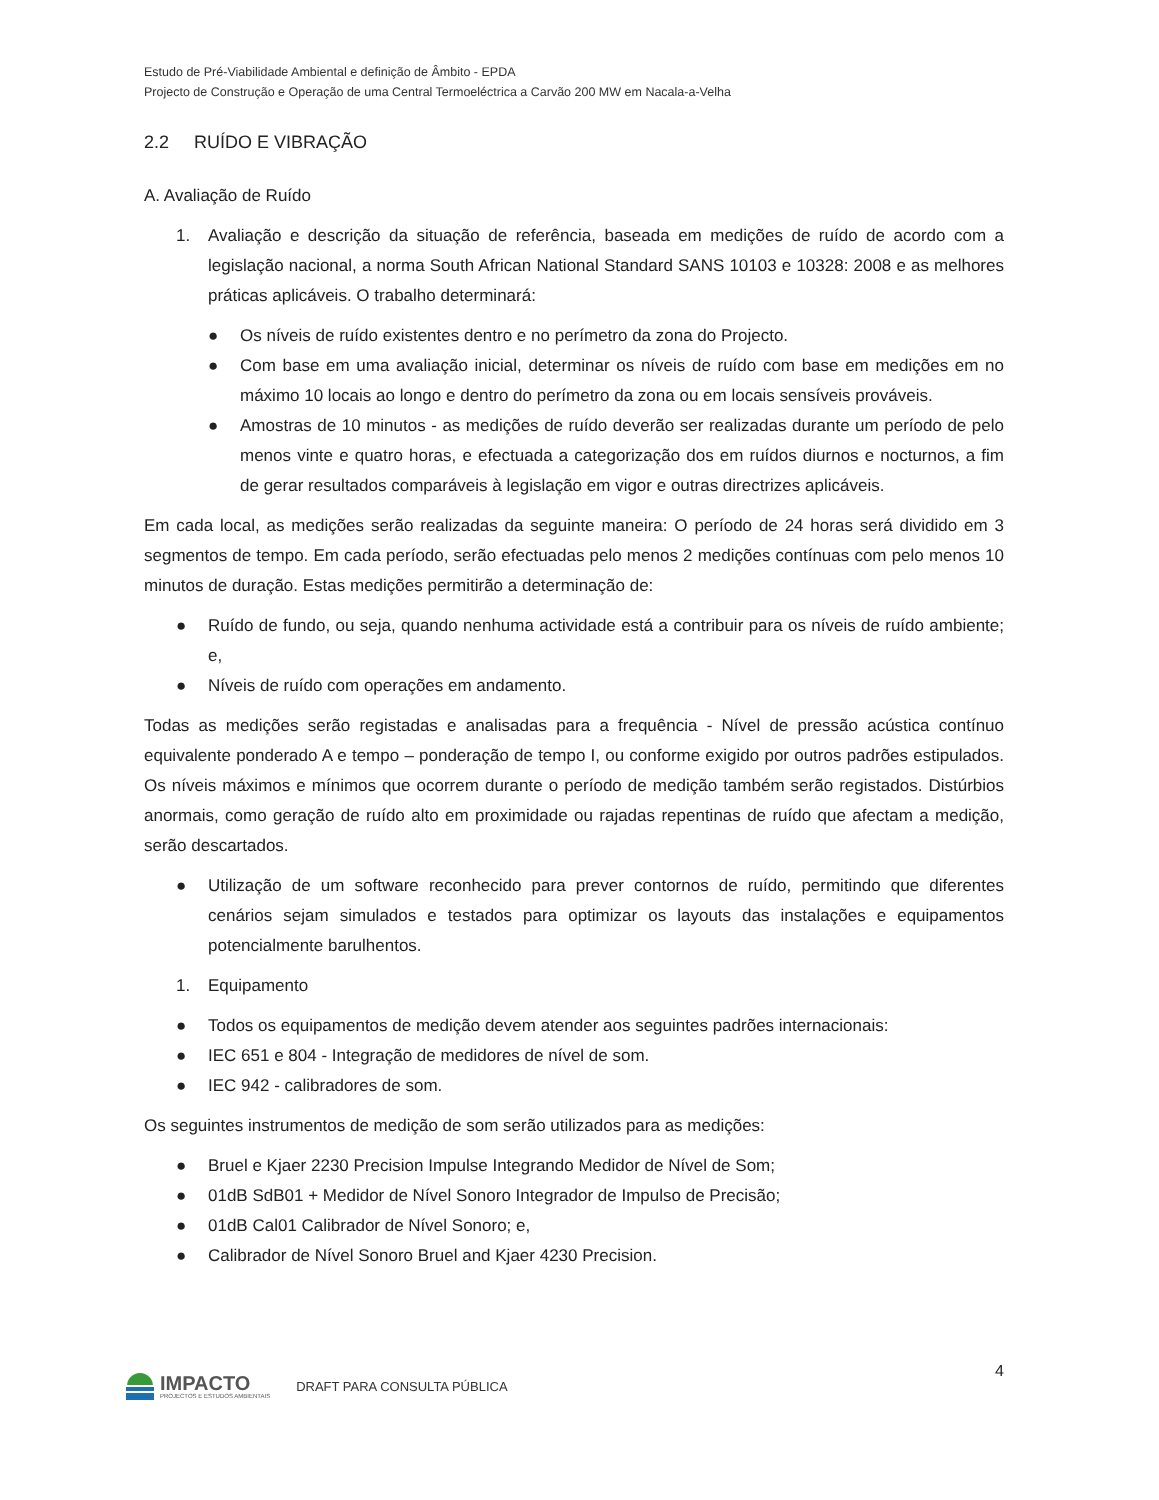Estudo de Pré-Viabilidade Ambiental e definição de Âmbito - EPDA
Projecto de Construção e Operação de uma Central Termoeléctrica a Carvão 200 MW em Nacala-a-Velha
2.2 RUÍDO E VIBRAÇÃO
A. Avaliação de Ruído
1. Avaliação e descrição da situação de referência, baseada em medições de ruído de acordo com a legislação nacional, a norma South African National Standard SANS 10103 e 10328: 2008 e as melhores práticas aplicáveis. O trabalho determinará:
● Os níveis de ruído existentes dentro e no perímetro da zona do Projecto.
● Com base em uma avaliação inicial, determinar os níveis de ruído com base em medições em no máximo 10 locais ao longo e dentro do perímetro da zona ou em locais sensíveis prováveis.
● Amostras de 10 minutos - as medições de ruído deverão ser realizadas durante um período de pelo menos vinte e quatro horas, e efectuada a categorização dos em ruídos diurnos e nocturnos, a fim de gerar resultados comparáveis à legislação em vigor e outras directrizes aplicáveis.
Em cada local, as medições serão realizadas da seguinte maneira: O período de 24 horas será dividido em 3 segmentos de tempo. Em cada período, serão efectuadas pelo menos 2 medições contínuas com pelo menos 10 minutos de duração. Estas medições permitirão a determinação de:
● Ruído de fundo, ou seja, quando nenhuma actividade está a contribuir para os níveis de ruído ambiente; e,
● Níveis de ruído com operações em andamento.
Todas as medições serão registadas e analisadas para a frequência - Nível de pressão acústica contínuo equivalente ponderado A e tempo – ponderação de tempo I, ou conforme exigido por outros padrões estipulados. Os níveis máximos e mínimos que ocorrem durante o período de medição também serão registados. Distúrbios anormais, como geração de ruído alto em proximidade ou rajadas repentinas de ruído que afectam a medição, serão descartados.
● Utilização de um software reconhecido para prever contornos de ruído, permitindo que diferentes cenários sejam simulados e testados para optimizar os layouts das instalações e equipamentos potencialmente barulhentos.
1. Equipamento
● Todos os equipamentos de medição devem atender aos seguintes padrões internacionais:
● IEC 651 e 804 - Integração de medidores de nível de som.
● IEC 942 - calibradores de som.
Os seguintes instrumentos de medição de som serão utilizados para as medições:
● Bruel e Kjaer 2230 Precision Impulse Integrando Medidor de Nível de Som;
● 01dB SdB01 + Medidor de Nível Sonoro Integrador de Impulso de Precisão;
● 01dB Cal01 Calibrador de Nível Sonoro; e,
● Calibrador de Nível Sonoro Bruel and Kjaer 4230 Precision.
4
IMPACTO
PROJECTOS E ESTUDOS AMBIENTAIS
DRAFT PARA CONSULTA PÚBLICA